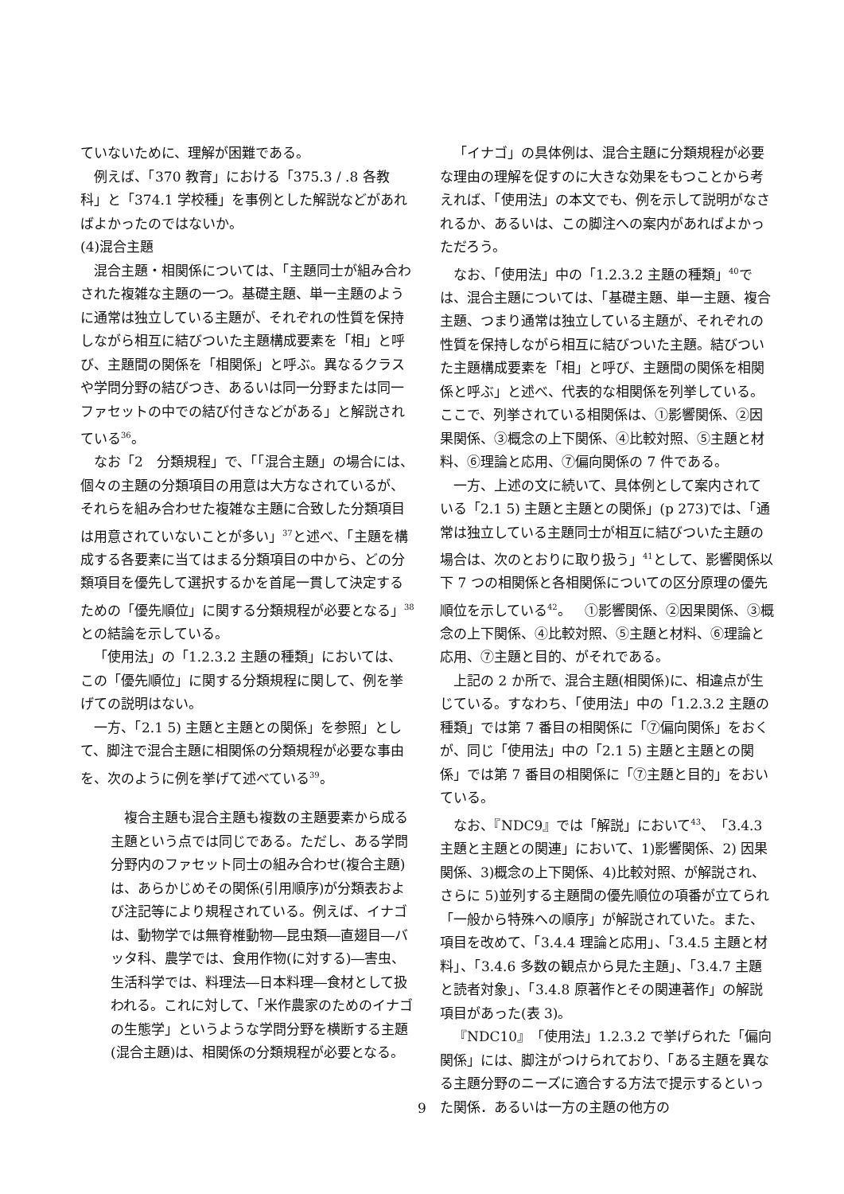ていないために、理解が困難である。
例えば、「370 教育」における「375.3 / .8 各教科」と「374.1 学校種」を事例とした解説などがあればよかったのではないか。
(4)混合主題
混合主題・相関係については、「主題同士が組み合わされた複雑な主題の一つ。基礎主題、単一主題のように通常は独立している主題が、それぞれの性質を保持しながら相互に結びついた主題構成要素を「相」と呼び、主題間の関係を「相関係」と呼ぶ。異なるクラスや学問分野の結びつき、あるいは同一分野または同一ファセットの中での結び付きなどがある」と解説されている<sup>36</sup>。
なお「2　分類規程」で、「「混合主題」の場合には、個々の主題の分類項目の用意は大方なされているが、それらを組み合わせた複雑な主題に合致した分類項目は用意されていないことが多い」<sup>37</sup>と述べ、「主題を構成する各要素に当てはまる分類項目の中から、どの分類項目を優先して選択するかを首尾一貫して決定するための「優先順位」に関する分類規程が必要となる」<sup>38</sup>との結論を示している。
「使用法」の「1.2.3.2 主題の種類」においては、この「優先順位」に関する分類規程に関して、例を挙げての説明はない。
一方、「2.1 5) 主題と主題との関係」を参照」として、脚注で混合主題に相関係の分類規程が必要な事由を、次のように例を挙げて述べている<sup>39</sup>。
複合主題も混合主題も複数の主題要素から成る主題という点では同じである。ただし、ある学問分野内のファセット同士の組み合わせ(複合主題)は、あらかじめその関係(引用順序)が分類表および注記等により規程されている。例えば、イナゴは、動物学では無脊椎動物―昆虫類―直翅目―バッタ科、農学では、食用作物(に対する)―害虫、生活科学では、料理法―日本料理―食材として扱われる。これに対して、「米作農家のためのイナゴの生態学」というような学問分野を横断する主題(混合主題)は、相関係の分類規程が必要となる。
「イナゴ」の具体例は、混合主題に分類規程が必要な理由の理解を促すのに大きな効果をもつことから考えれば、「使用法」の本文でも、例を示して説明がなされるか、あるいは、この脚注への案内があればよかっただろう。
なお、「使用法」中の「1.2.3.2 主題の種類」<sup>40</sup>では、混合主題については、「基礎主題、単一主題、複合主題、つまり通常は独立している主題が、それぞれの性質を保持しながら相互に結びついた主題。結びついた主題構成要素を「相」と呼び、主題間の関係を相関係と呼ぶ」と述べ、代表的な相関係を列挙している。ここで、列挙されている相関係は、①影響関係、②因果関係、③概念の上下関係、④比較対照、⑤主題と材料、⑥理論と応用、⑦偏向関係の 7 件である。
一方、上述の文に続いて、具体例として案内されている「2.1 5) 主題と主題との関係」(p 273)では、「通常は独立している主題同士が相互に結びついた主題の場合は、次のとおりに取り扱う」<sup>41</sup>として、影響関係以下 7 つの相関係と各相関係についての区分原理の優先順位を示している<sup>42</sup>。　①影響関係、②因果関係、③概念の上下関係、④比較対照、⑤主題と材料、⑥理論と応用、⑦主題と目的、がそれである。
上記の 2 か所で、混合主題(相関係)に、相違点が生じている。すなわち、「使用法」中の「1.2.3.2 主題の種類」では第 7 番目の相関係に「⑦偏向関係」をおくが、同じ「使用法」中の「2.1 5) 主題と主題との関係」では第 7 番目の相関係に「⑦主題と目的」をおいている。
なお、『NDC9』では「解説」において<sup>43</sup>、「3.4.3 主題と主題との関連」において、1)影響関係、2) 因果関係、3)概念の上下関係、4)比較対照、が解説され、さらに 5)並列する主題間の優先順位の項番が立てられ「一般から特殊への順序」が解説されていた。また、項目を改めて、「3.4.4 理論と応用」、「3.4.5 主題と材料」、「3.4.6 多数の観点から見た主題」、「3.4.7 主題と読者対象」、「3.4.8 原著作とその関連著作」の解説項目があった(表 3)。
『NDC10』「使用法」1.2.3.2 で挙げられた「偏向関係」には、脚注がつけられており、「ある主題を異なる主題分野のニーズに適合する方法で提示するといった関係．あるいは一方の主題の他方の
9